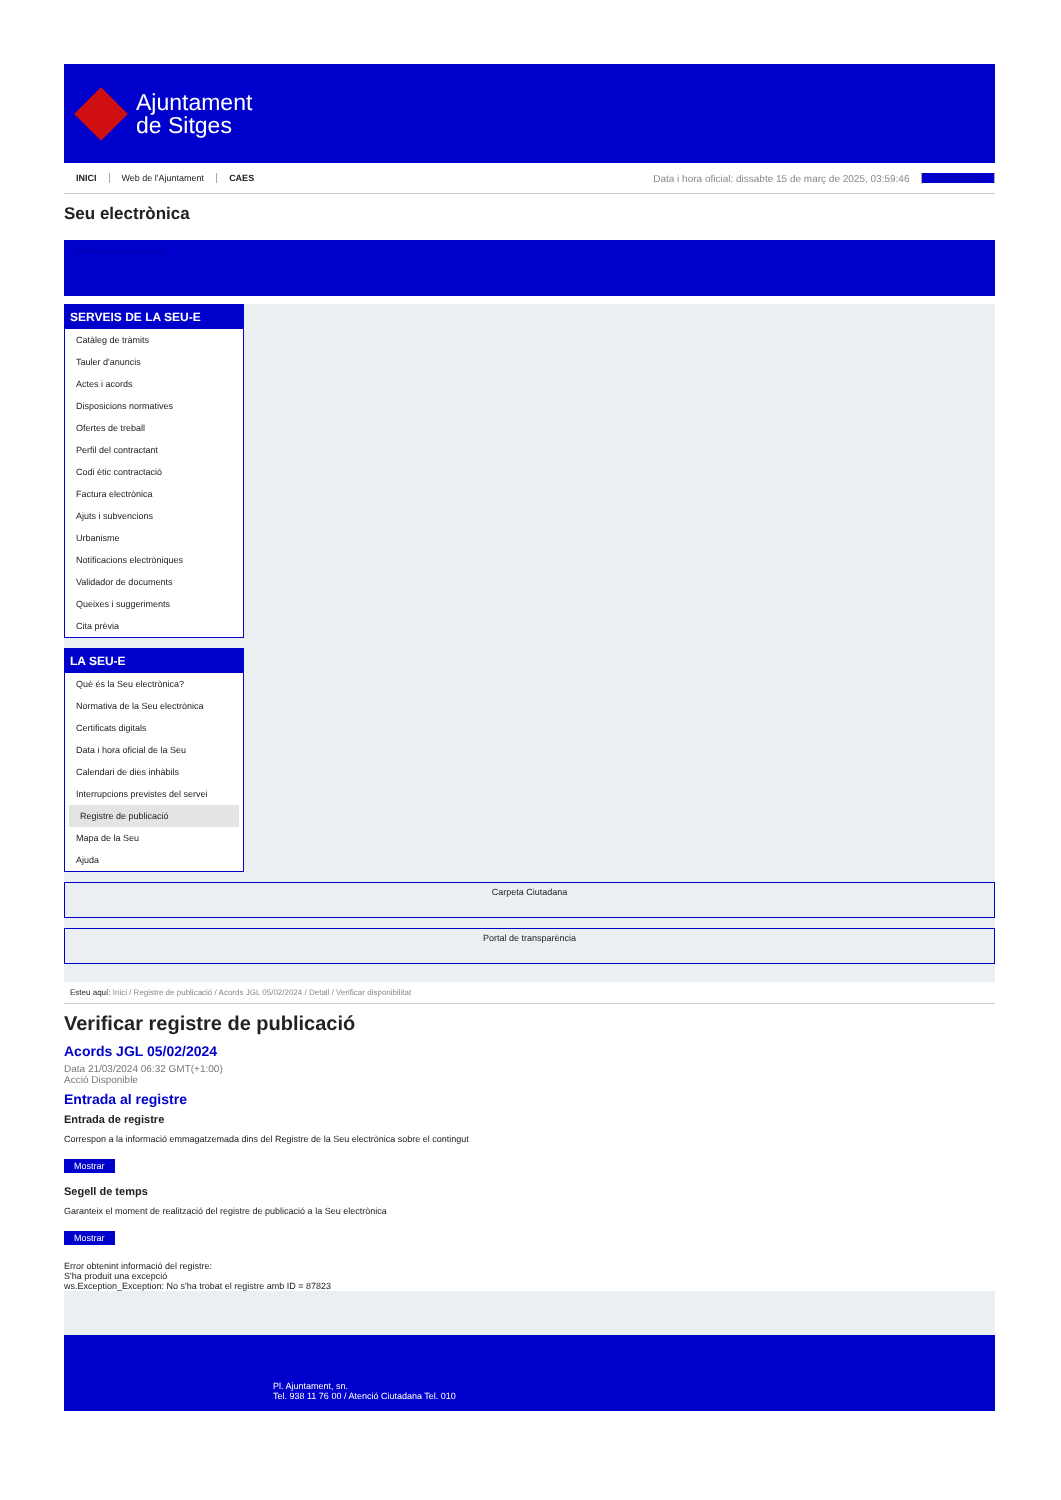Ajuntament
de Sitges
INICI Web de l'Ajuntament CAES Data i hora oficial: dissabte 15 de març de 2025, 03:59:46 Sincronitzar
Seu electrònica
Obtenir còpia autèntica
SERVEIS DE LA SEU-E
Catàleg de tràmits
Tauler d'anuncis
Actes i acords
Disposicions normatives
Ofertes de treball
Perfil del contractant
Codi ètic contractació
Factura electrònica
Ajuts i subvencions
Urbanisme
Notificacions electròniques
Validador de documents
Queixes i suggeriments
Cita prèvia
LA SEU-E
Què és la Seu electrònica?
Normativa de la Seu electrònica
Certificats digitals
Data i hora oficial de la Seu
Calendari de dies inhàbils
Interrupcions previstes del servei
Registre de publicació
Mapa de la Seu
Ajuda
Carpeta Ciutadana
Portal de transparència
Esteu aquí: Inici / Registre de publicació / Acords JGL 05/02/2024 / Detall / Verificar disponibilitat
Verificar registre de publicació
Acords JGL 05/02/2024
Data 21/03/2024 06:32 GMT(+1:00)
Acció Disponible
Entrada al registre
Entrada de registre
Correspon a la informació emmagatzemada dins del Registre de la Seu electrònica sobre el contingut
Mostrar
Segell de temps
Garanteix el moment de realització del registre de publicació a la Seu electrònica
Mostrar
Error obtenint informació del registre:
S'ha produit una excepció
ws.Exception_Exception: No s'ha trobat el registre amb ID = 87823
Pl. Ajuntament, sn.
Tel. 938 11 76 00 / Atenció Ciutadana Tel. 010